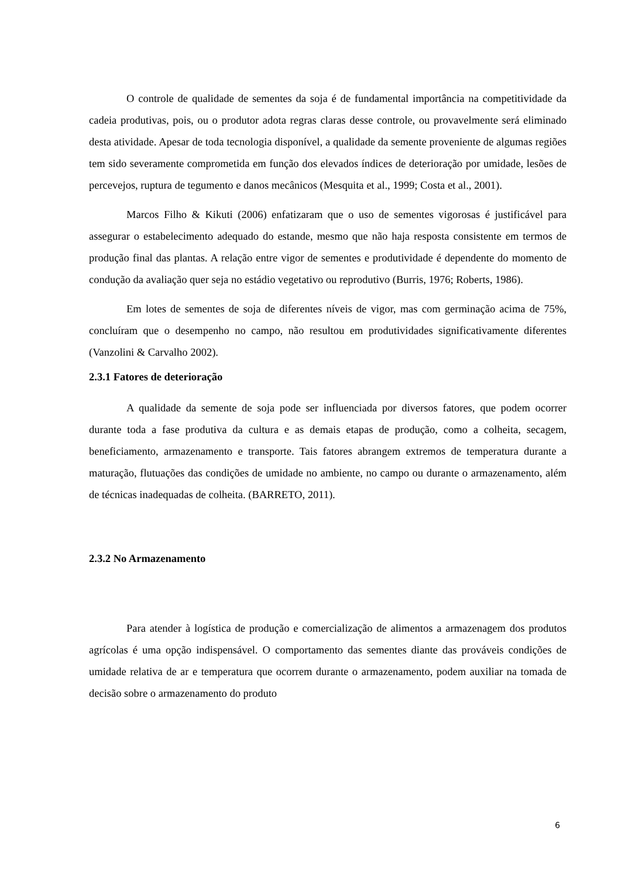O controle de qualidade de sementes da soja é de fundamental importância na competitividade da cadeia produtivas, pois, ou o produtor adota regras claras desse controle, ou provavelmente será eliminado desta atividade. Apesar de toda tecnologia disponível, a qualidade da semente proveniente de algumas regiões tem sido severamente comprometida em função dos elevados índices de deterioração por umidade, lesões de percevejos, ruptura de tegumento e danos mecânicos (Mesquita et al., 1999; Costa et al., 2001).
Marcos Filho & Kikuti (2006) enfatizaram que o uso de sementes vigorosas é justificável para assegurar o estabelecimento adequado do estande, mesmo que não haja resposta consistente em termos de produção final das plantas. A relação entre vigor de sementes e produtividade é dependente do momento de condução da avaliação quer seja no estádio vegetativo ou reprodutivo (Burris, 1976; Roberts, 1986).
Em lotes de sementes de soja de diferentes níveis de vigor, mas com germinação acima de 75%, concluíram que o desempenho no campo, não resultou em produtividades significativamente diferentes (Vanzolini & Carvalho 2002).
2.3.1 Fatores de deterioração
A qualidade da semente de soja pode ser influenciada por diversos fatores, que podem ocorrer durante toda a fase produtiva da cultura e as demais etapas de produção, como a colheita, secagem, beneficiamento, armazenamento e transporte. Tais fatores abrangem extremos de temperatura durante a maturação, flutuações das condições de umidade no ambiente, no campo ou durante o armazenamento, além de técnicas inadequadas de colheita. (BARRETO, 2011).
2.3.2 No Armazenamento
Para atender à logística de produção e comercialização de alimentos a armazenagem dos produtos agrícolas é uma opção indispensável. O comportamento das sementes diante das prováveis condições de umidade relativa de ar e temperatura que ocorrem durante o armazenamento, podem auxiliar na tomada de decisão sobre o armazenamento do produto
6